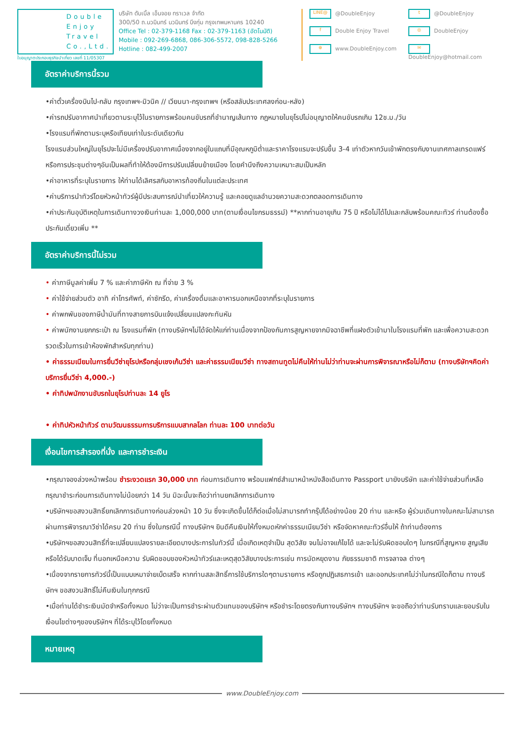Double
Enjoy
Travel
Co.,Ltd.
ใบอนุญาตประกอบธุรกิจนำเที่ยว เลขที่ 11/05307
บริษัท ดับเบิ้ล เอ็นจอย ทราเวล จำกัด
300/50 ถ.นวมินทร์ นวมินทร์ บึงกุ่ม กรุงเทพมหานคร 10240
Office Tel : 02-379-1168 Fax : 02-379-1163 (อัตโนมัติ)
Mobile : 092-269-6868, 086-306-5572, 098-828-5266
Hotline : 082-499-2007
LINE@ @DoubleEnjoy
t @DoubleEnjoy
f Double Enjoy Travel
◎ DoubleEnjoy
⊕ www.DoubleEnjoy.com
✉ DoubleEnjoy@hotmail.com
อัตราค่าบริการนี้รวม
•ค่าตั๋วเครื่องบินไป-กลับ กรุงเทพฯ-มิวนิค // เวียนนา-กรุงเทพฯ (หรือสลับประเทศลงก่อน-หลัง)
•ค่ารถปรับอากาศนำเที่ยวตามระบุไว้ในรายการพร้อมคนขับรถที่ชำนาญเส้นทาง กฎหมายในยุโรปไม่อนุญาตให้คนขับรถเกิน 12ช.ม./วัน
•โรงแรมที่พักตามระบุหรือเทียบเท่าในระดับเดียวกัน
โรงแรมส่วนใหญ่ในยุโรปจะไม่มีเครื่องปรับอากาศเนื่องจากอยู่ในแถบที่มีอุณหภูมิต่ำและราคาโรงแรมจะปรับขึ้น 3-4 เท่าตัวหากวันเข้าพักตรงกับงานเทศกาลเทรดแฟร์หรือการประชุมต่างๆอันเป็นผลที่ทำให้ต้องมีการปรับเปลี่ยนย้ายเมือง โดยคำนึงถึงความเหมาะสมเป็นหลัก
•ค่าอาหารที่ระบุในรายการ ให้ท่านได้เลิศรสกับอาหารท้องถิ่นในแต่ละประเทศ
•ค่าบริการนำทัวร์โดยหัวหน้าทัวร์ผู้มีประสบการณ์นำเที่ยวให้ความรู้ และคอยดูแลอำนวยความสะดวกตลอดการเดินทาง
•ค่าประกันอุบัติเหตุในการเดินทางวงเงินท่านละ 1,000,000 บาท(ตามเงื่อนไขกรมธรรม์) **หากท่านอายุเกิน 75 ปี หรือไม่ได้ไปและกลับพร้อมคณะทัวร์ ท่านต้องซื้อประกันเดี่ยวเพิ่ม **
อัตราค่าบริการนี้ไม่รวม
• ค่าภาษีมูลค่าเพิ่ม 7 % และค่าภาษีหัก ณ ที่จ่าย 3 %
• ค่าใช้จ่ายส่วนตัว อาทิ ค่าโทรศัพท์, ค่าซักรีด, ค่าเครื่องดื่มและอาหารนอกเหนือจากที่ระบุในรายการ
• ค่าพกพันของภาษีน้ำมันที่ทางสายการบินแจ้งเปลี่ยนแปลงกะทันหัน
• ค่าพนักงานยกกระเป๋า ณ โรงแรมที่พัก (ทางบริษัทฯไม่ได้จัดให้แก่ท่านเนื่องจากป้องกันการสูญหายจากมิจฉาชีพที่แฝงตัวเข้ามาในโรงแรมที่พัก และเพื่อความสะดวกรวดเร็วในการเข้าห้องพักสำหรับทุกท่าน)
• ค่าธรรมเนียมในการยื่นวีซ่ายุโรปหรือกลุ่มเชงเก้นวีซ่า และค่าธรรมเนียมวีซ่า ทางสถานทูตไม่คืนให้ท่านไม่ว่าท่านจะผ่านการพิจารณาหรือไม่ก็ตาม (ทางบริษัทฯคิดค่าบริการยื่นวีซ่า 4,000.-)
• ค่าทิปพนักงานขับรถในยุโรปท่านละ 14 ยูโร
• ค่าทิปหัวหน้าทัวร์ ตามวัฒนธรรมการบริการแบบสากลโลก ท่านละ 100 บาทต่อวัน
เงื่อนไขการสำรองที่นั่ง และการชำระเงิน
•กรุณาจองล่วงหน้าพร้อม ชำระงวดแรก 30,000 บาท ก่อนการเดินทาง พร้อมแฟกซ์สำเนาหน้าหนังสือเดินทาง Passport มายังบริษัท และค่าใช้จ่ายส่วนที่เหลือกรุณาชำระก่อนการเดินทางไม่น้อยกว่า 14 วัน มิฉะนั้นจะถือว่าท่านยกเลิกการเดินทาง
•บริษัทฯขอสงวนสิทธิ์ยกเลิกการเดินทางก่อนล่วงหน้า 10 วัน ซึ่งจะเกิดขึ้นได้ก็ต่อเมื่อไม่สามารถทำกรุ๊ปได้อย่างน้อย 20 ท่าน และหรือ ผู้ร่วมเดินทางในคณะไม่สามารถผ่านการพิจารณาวีซ่าได้ครบ 20 ท่าน ซึ่งในกรณีนี้ ทางบริษัทฯ ยินดีคืนเงินให้ทั้งหมดหักค่าธรรมเนียมวีซ่า หรือจัดหาคณะทัวร์อื่นให้ ถ้าท่านต้องการ
•บริษัทฯขอสงวนสิทธิ์ที่จะเปลี่ยนแปลงรายละเอียดบางประการในทัวร์นี้ เมื่อเกิดเหตุจำเป็น สุดวิสัย จนไม่อาจแก้ไขได้ และจะไม่รับผิดชอบใดๆ ในกรณีที่สูญหาย สูญเสียหรือได้รับบาดเจ็บ ที่นอกเหนือความ รับผิดชอบของหัวหน้าทัวร์และเหตุสุดวิสัยบางประการเช่น การนัดหยุดงาน ภัยธรรมชาติ การจลาจล ต่างๆ
•เนื่องจากรายการทัวร์นี้เป็นแบบเหมาจ่ายเบ็ดเสร็จ หากท่านสละสิทธิ์การใช้บริการใดๆตามรายการ หรือถูกปฏิเสธการเข้า และออกประเทศไม่ว่าในกรณีใดก็ตาม ทางบริษัทฯ ขอสงวนสิทธิ์ไม่คืนเงินในทุกกรณี
•เมื่อท่านได้ชำระเงินมัดจำหรือทั้งหมด ไม่ว่าจะเป็นการชำระผ่านตัวแทนของบริษัทฯ หรือชำระโดยตรงกับทางบริษัทฯ ทางบริษัทฯ จะขอถือว่าท่านรับทราบและยอมรับในเงื่อนไขต่างๆของบริษัทฯ ที่ได้ระบุไว้โดยทั้งหมด
หมายเหตุ
www.DoubleEnjoy.com